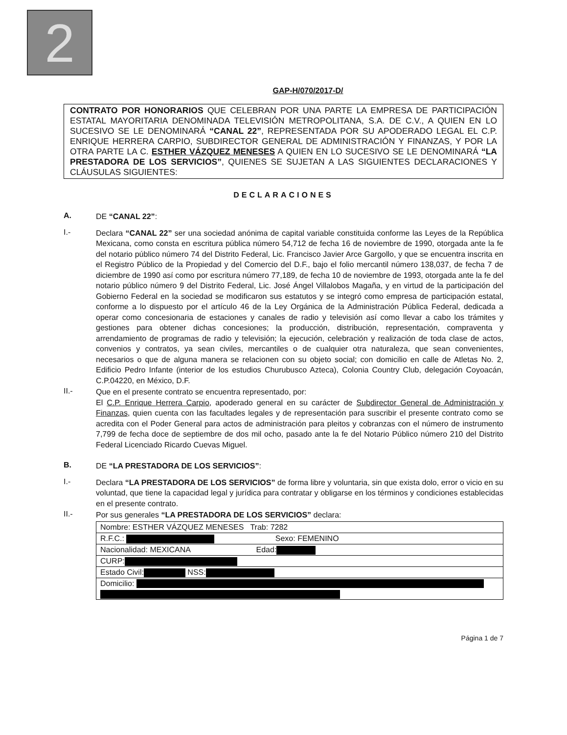2
GAP-H/070/2017-D/
CONTRATO POR HONORARIOS QUE CELEBRAN POR UNA PARTE LA EMPRESA DE PARTICIPACIÓN ESTATAL MAYORITARIA DENOMINADA TELEVISIÓN METROPOLITANA, S.A. DE C.V., A QUIEN EN LO SUCESIVO SE LE DENOMINARÁ “CANAL 22”, REPRESENTADA POR SU APODERADO LEGAL EL C.P. ENRIQUE HERRERA CARPIO, SUBDIRECTOR GENERAL DE ADMINISTRACIÓN Y FINANZAS, Y POR LA OTRA PARTE LA C. ESTHER VÁZQUEZ MENESES A QUIEN EN LO SUCESIVO SE LE DENOMINARÁ “LA PRESTADORA DE LOS SERVICIOS”, QUIENES SE SUJETAN A LAS SIGUIENTES DECLARACIONES Y CLÁUSULAS SIGUIENTES:
DECLARACIONES
A.
DE “CANAL 22”:
I.-
Declara “CANAL 22” ser una sociedad anónima de capital variable constituida conforme las Leyes de la República Mexicana, como consta en escritura pública número 54,712 de fecha 16 de noviembre de 1990, otorgada ante la fe del notario público número 74 del Distrito Federal, Lic. Francisco Javier Arce Gargollo, y que se encuentra inscrita en el Registro Público de la Propiedad y del Comercio del D.F., bajo el folio mercantil número 138,037, de fecha 7 de diciembre de 1990 así como por escritura número 77,189, de fecha 10 de noviembre de 1993, otorgada ante la fe del notario público número 9 del Distrito Federal, Lic. José Ángel Villalobos Magaña, y en virtud de la participación del Gobierno Federal en la sociedad se modificaron sus estatutos y se integró como empresa de participación estatal, conforme a lo dispuesto por el artículo 46 de la Ley Orgánica de la Administración Pública Federal, dedicada a operar como concesionaria de estaciones y canales de radio y televisión así como llevar a cabo los trámites y gestiones para obtener dichas concesiones; la producción, distribución, representación, compraventa y arrendamiento de programas de radio y televisión; la ejecución, celebración y realización de toda clase de actos, convenios y contratos, ya sean civiles, mercantiles o de cualquier otra naturaleza, que sean convenientes, necesarios o que de alguna manera se relacionen con su objeto social; con domicilio en calle de Atletas No. 2, Edificio Pedro Infante (interior de los estudios Churubusco Azteca), Colonia Country Club, delegación Coyoacán, C.P.04220, en México, D.F.
II.-
Que en el presente contrato se encuentra representado, por:
El C.P. Enrique Herrera Carpio, apoderado general en su carácter de Subdirector General de Administración y Finanzas, quien cuenta con las facultades legales y de representación para suscribir el presente contrato como se acredita con el Poder General para actos de administración para pleitos y cobranzas con el número de instrumento 7,799 de fecha doce de septiembre de dos mil ocho, pasado ante la fe del Notario Público número 210 del Distrito Federal Licenciado Ricardo Cuevas Miguel.
B.
DE “LA PRESTADORA DE LOS SERVICIOS”:
I.-
Declara “LA PRESTADORA DE LOS SERVICIOS” de forma libre y voluntaria, sin que exista dolo, error o vicio en su voluntad, que tiene la capacidad legal y jurídica para contratar y obligarse en los términos y condiciones establecidas en el presente contrato.
II.-
Por sus generales “LA PRESTADORA DE LOS SERVICIOS” declara:
| Nombre: ESTHER VÁZQUEZ MENESES Trab: 7282 |
| R.F.C.: Sexo: FEMENINO |
| Nacionalidad: MEXICANA Edad: |
| CURP: |
| Estado Civil: NSS: |
| Domicilio: |
Página 1 de 7